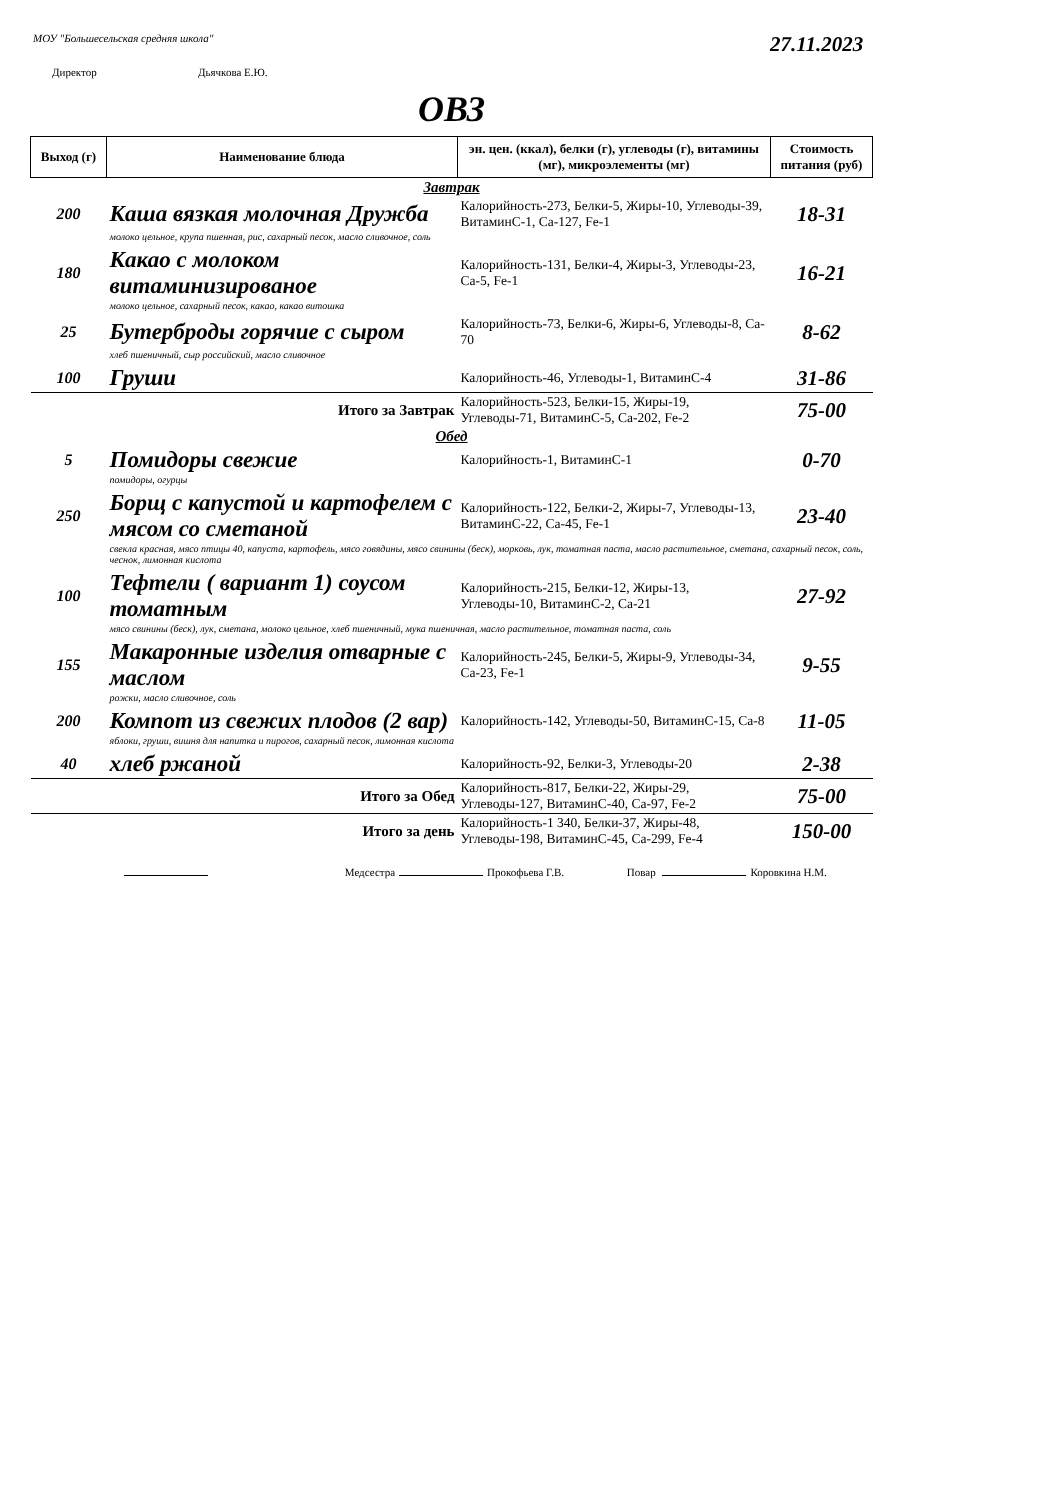МОУ "Большесельская средняя школа"
27.11.2023
Директор Дьячкова Е.Ю.
ОВЗ
| Выход (г) | Наименование блюда | эн. цен. (ккал), белки (г), углеводы (г), витамины (мг), микроэлементы (мг) | Стоимость питания (руб) |
| --- | --- | --- | --- |
| Завтрак | | | |
| 200 | Каша вязкая молочная Дружба | Калорийность-273, Белки-5, Жиры-10, Углеводы-39, ВитаминС-1, Ca-127, Fe-1 | 18-31 |
| | молоко цельное, крупа пшенная, рис, сахарный песок, масло сливочное, соль | | |
| 180 | Какао с молоком витаминизированое | Калорийность-131, Белки-4, Жиры-3, Углеводы-23, Ca-5, Fe-1 | 16-21 |
| | молоко цельное, сахарный песок, какао, какао витошка | | |
| 25 | Бутерброды горячие с сыром | Калорийность-73, Белки-6, Жиры-6, Углеводы-8, Ca-70 | 8-62 |
| | хлеб пшеничный, сыр российский, масло сливочное | | |
| 100 | Груши | Калорийность-46, Углеводы-1, ВитаминС-4 | 31-86 |
| | Итого за Завтрак | Калорийность-523, Белки-15, Жиры-19, Углеводы-71, ВитаминС-5, Ca-202, Fe-2 | 75-00 |
| Обед | | | |
| 5 | Помидоры свежие | Калорийность-1, ВитаминС-1 | 0-70 |
| | помидоры, огурцы | | |
| 250 | Борщ с капустой и картофелем с мясом со сметаной | Калорийность-122, Белки-2, Жиры-7, Углеводы-13, ВитаминС-22, Ca-45, Fe-1 | 23-40 |
| | свекла красная, мясо птицы 40, капуста, картофель, мясо говядины, мясо свинины (беск), морковь, лук, томатная паста, масло растительное, сметана, сахарный песок, соль, чеснок, лимонная кислота | | |
| 100 | Тефтели ( вариант 1) соусом томатным | Калорийность-215, Белки-12, Жиры-13, Углеводы-10, ВитаминС-2, Ca-21 | 27-92 |
| | мясо свинины (беск), лук, сметана, молоко цельное, хлеб пшеничный, мука пшеничная, масло растительное, томатная паста, соль | | |
| 155 | Макаронные изделия отварные с маслом | Калорийность-245, Белки-5, Жиры-9, Углеводы-34, Ca-23, Fe-1 | 9-55 |
| | рожки, масло сливочное, соль | | |
| 200 | Компот из свежих плодов (2 вар) | Калорийность-142, Углеводы-50, ВитаминС-15, Ca-8 | 11-05 |
| | яблоки, груши, вишня для напитка и пирогов, сахарный песок, лимонная кислота | | |
| 40 | хлеб ржаной | Калорийность-92, Белки-3, Углеводы-20 | 2-38 |
| | Итого за Обед | Калорийность-817, Белки-22, Жиры-29, Углеводы-127, ВитаминС-40, Ca-97, Fe-2 | 75-00 |
| | Итого за день | Калорийность-1 340, Белки-37, Жиры-48, Углеводы-198, ВитаминС-45, Ca-299, Fe-4 | 150-00 |
Медсестра Прокофьева Г.В. Повар Коровкина Н.М.